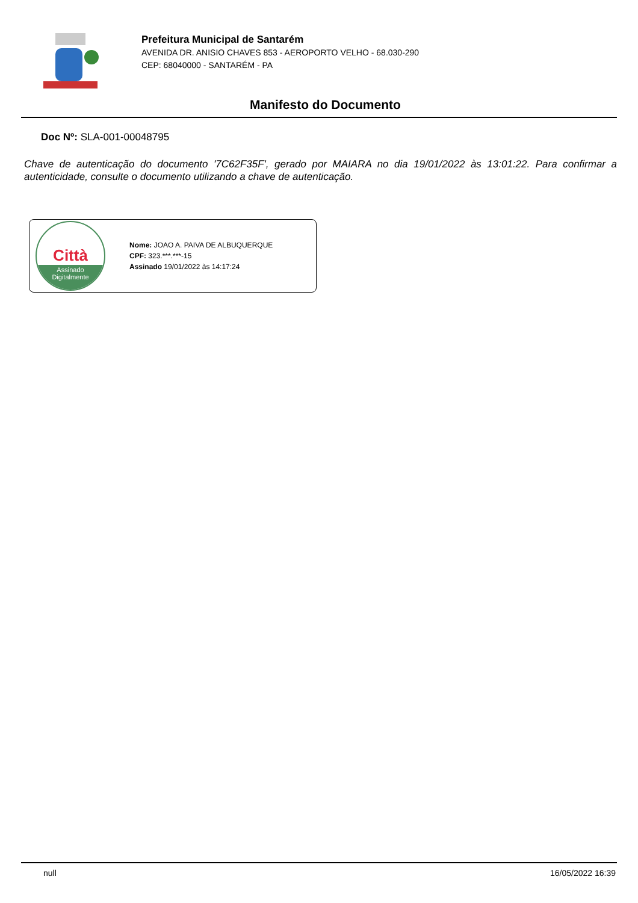Prefeitura Municipal de Santarém
AVENIDA DR. ANISIO CHAVES 853 - AEROPORTO VELHO - 68.030-290
CEP: 68040000 - SANTARÉM - PA
Manifesto do Documento
Doc Nº: SLA-001-00048795
Chave de autenticação do documento '7C62F35F', gerado por MAIARA no dia 19/01/2022 às 13:01:22. Para confirmar a autenticidade, consulte o documento utilizando a chave de autenticação.
Città
Assinado
Digitalmente
Nome: JOAO A. PAIVA DE ALBUQUERQUE
CPF: 323.***.***-15
Assinado 19/01/2022 às 14:17:24
null 16/05/2022 16:39